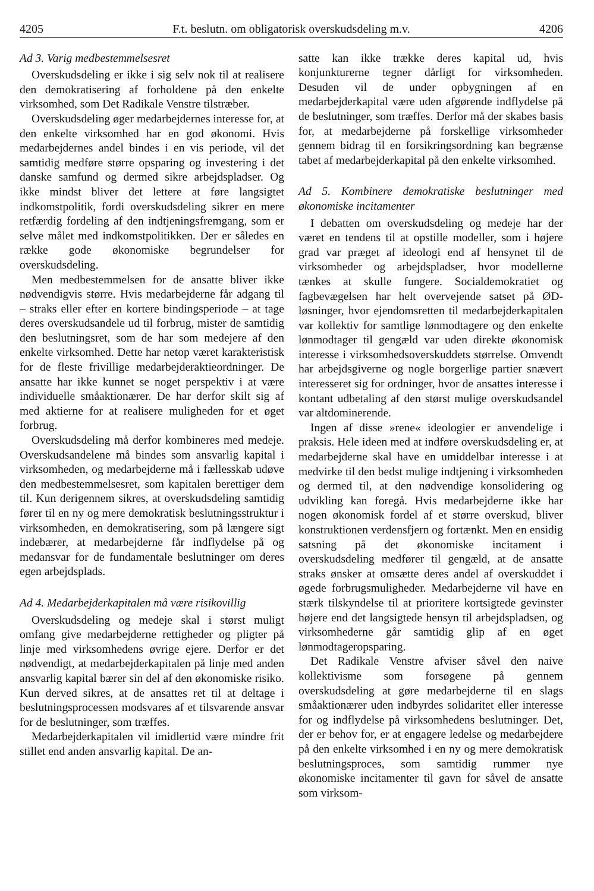4205 F.t. beslutn. om obligatorisk overskudsdeling m.v. 4206
Ad 3. Varig medbestemmelsesret
Overskudsdeling er ikke i sig selv nok til at realisere den demokratisering af forholdene på den enkelte virksomhed, som Det Radikale Venstre tilstræber.
Overskudsdeling øger medarbejdernes interesse for, at den enkelte virksomhed har en god økonomi. Hvis medarbejdernes andel bindes i en vis periode, vil det samtidig medføre større opsparing og investering i det danske samfund og dermed sikre arbejdspladser. Og ikke mindst bliver det lettere at føre langsigtet indkomstpolitik, fordi overskudsdeling sikrer en mere retfærdig fordeling af den indtjeningsfremgang, som er selve målet med indkomstpolitikken. Der er således en række gode økonomiske begrundelser for overskudsdeling.
Men medbestemmelsen for de ansatte bliver ikke nødvendigvis større. Hvis medarbejderne får adgang til – straks eller efter en kortere bindingsperiode – at tage deres overskudsandele ud til forbrug, mister de samtidig den beslutningsret, som de har som medejere af den enkelte virksomhed. Dette har netop været karakteristisk for de fleste frivillige medarbejderaktieordninger. De ansatte har ikke kunnet se noget perspektiv i at være individuelle småaktionærer. De har derfor skilt sig af med aktierne for at realisere muligheden for et øget forbrug.
Overskudsdeling må derfor kombineres med medeje. Overskudsandelene må bindes som ansvarlig kapital i virksomheden, og medarbejderne må i fællesskab udøve den medbestemmelsesret, som kapitalen berettiger dem til. Kun derigennem sikres, at overskudsdeling samtidig fører til en ny og mere demokratisk beslutningsstruktur i virksomheden, en demokratisering, som på længere sigt indebærer, at medarbejderne får indflydelse på og medansvar for de fundamentale beslutninger om deres egen arbejdsplads.
Ad 4. Medarbejderkapitalen må være risikovillig
Overskudsdeling og medeje skal i størst muligt omfang give medarbejderne rettigheder og pligter på linje med virksomhedens øvrige ejere. Derfor er det nødvendigt, at medarbejderkapitalen på linje med anden ansvarlig kapital bærer sin del af den økonomiske risiko. Kun derved sikres, at de ansattes ret til at deltage i beslutningsprocessen modsvares af et tilsvarende ansvar for de beslutninger, som træffes.
Medarbejderkapitalen vil imidlertid være mindre frit stillet end anden ansvarlig kapital. De an-
satte kan ikke trække deres kapital ud, hvis konjunkturerne tegner dårligt for virksomheden. Desuden vil de under opbygningen af en medarbejderkapital være uden afgørende indflydelse på de beslutninger, som træffes. Derfor må der skabes basis for, at medarbejderne på forskellige virksomheder gennem bidrag til en forsikringsordning kan begrænse tabet af medarbejderkapital på den enkelte virksomhed.
Ad 5. Kombinere demokratiske beslutninger med økonomiske incitamenter
I debatten om overskudsdeling og medeje har der været en tendens til at opstille modeller, som i højere grad var præget af ideologi end af hensynet til de virksomheder og arbejdspladser, hvor modellerne tænkes at skulle fungere. Socialdemokratiet og fagbevægelsen har helt overvejende satset på ØD-løsninger, hvor ejendomsretten til medarbejderkapitalen var kollektiv for samtlige lønmodtagere og den enkelte lønmodtager til gengæld var uden direkte økonomisk interesse i virksomhedsoverskuddets størrelse. Omvendt har arbejdsgiverne og nogle borgerlige partier snævert interesseret sig for ordninger, hvor de ansattes interesse i kontant udbetaling af den størst mulige overskudsandel var altdominerende.
Ingen af disse »rene« ideologier er anvendelige i praksis. Hele ideen med at indføre overskudsdeling er, at medarbejderne skal have en umiddelbar interesse i at medvirke til den bedst mulige indtjening i virksomheden og dermed til, at den nødvendige konsolidering og udvikling kan foregå. Hvis medarbejderne ikke har nogen økonomisk fordel af et større overskud, bliver konstruktionen verdensfjern og fortænkt. Men en ensidig satsning på det økonomiske incitament i overskudsdeling medfører til gengæld, at de ansatte straks ønsker at omsætte deres andel af overskuddet i øgede forbrugsmuligheder. Medarbejderne vil have en stærk tilskyndelse til at prioritere kortsigtede gevinster højere end det langsigtede hensyn til arbejdspladsen, og virksomhederne går samtidig glip af en øget lønmodtageropsparing.
Det Radikale Venstre afviser såvel den naive kollektivisme som forsøgene på gennem overskudsdeling at gøre medarbejderne til en slags småaktionærer uden indbyrdes solidaritet eller interesse for og indflydelse på virksomhedens beslutninger. Det, der er behov for, er at engagere ledelse og medarbejdere på den enkelte virksomhed i en ny og mere demokratisk beslutningsproces, som samtidig rummer nye økonomiske incitamenter til gavn for såvel de ansatte som virksom-